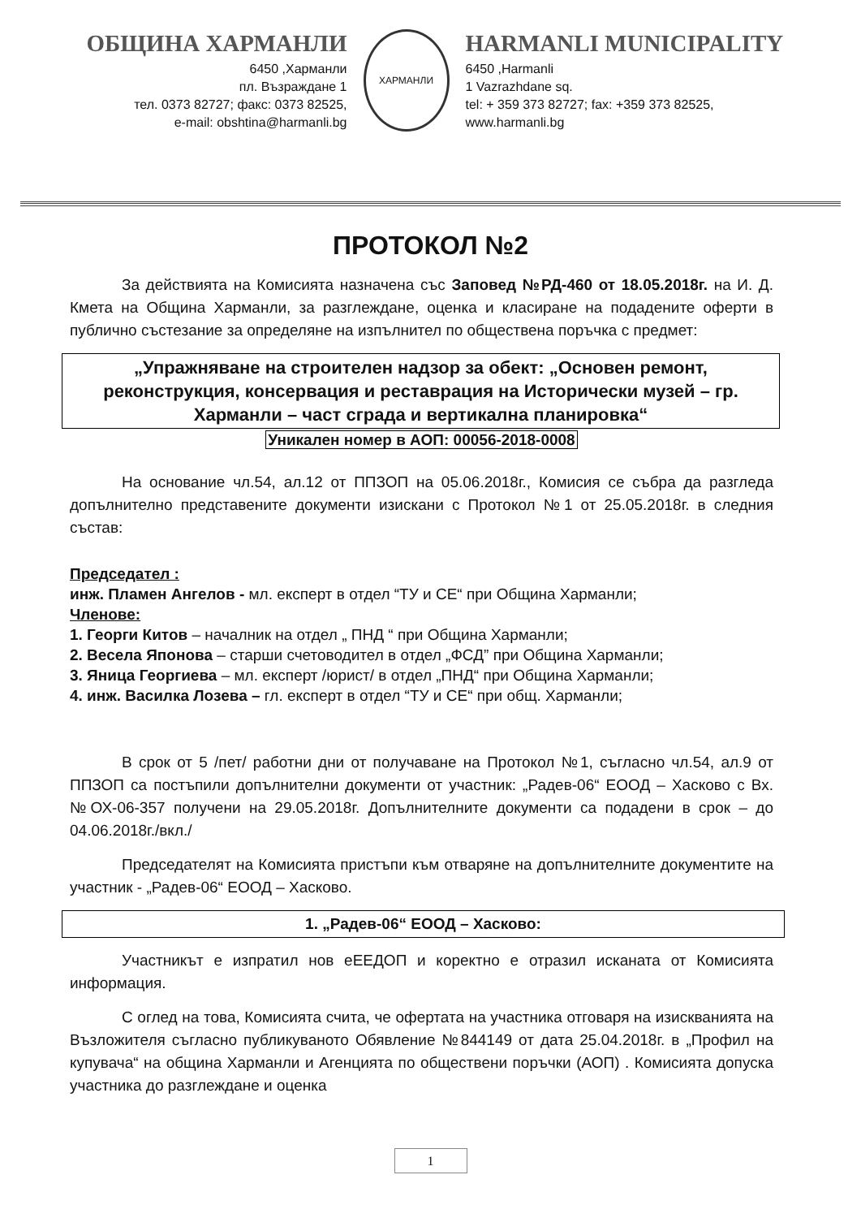ОБЩИНА ХАРМАНЛИ
6450 ,Харманли
пл. Възраждане 1
тел. 0373 82727; факс: 0373 82525,
e-mail: obshtina@harmanli.bg
ХАРМАНЛИ
HARMANLI MUNICIPALITY
6450 ,Harmanli
1 Vazrazhdane sq.
tel: + 359 373 82727; fax: +359 373 82525,
www.harmanli.bg
ПРОТОКОЛ №2
За действията на Комисията назначена със Заповед №РД-460 от 18.05.2018г. на И. Д. Кмета на Община Харманли, за разглеждане, оценка и класиране на подадените оферти в публично състезание за определяне на изпълнител по обществена поръчка с предмет:
„Упражняване на строителен надзор за обект: „Основен ремонт, реконструкция, консервация и реставрация на Исторически музей – гр. Харманли – част сграда и вертикална планировка“
Уникален номер в АОП: 00056-2018-0008
На основание чл.54, ал.12 от ППЗОП на 05.06.2018г., Комисия се събра да разгледа допълнително представените документи изискани с Протокол №1 от 25.05.2018г. в следния състав:
Председател :
инж. Пламен Ангелов - мл. експерт в отдел “ТУ и СЕ“ при Община Харманли;
Членове:
1. Георги Китов – началник на отдел „ ПНД “ при Община Харманли;
2. Весела Японова – старши счетоводител в отдел „ФСД” при Община Харманли;
3. Яница Георгиева – мл. експерт /юрист/ в отдел „ПНД“ при Община Харманли;
4. инж. Василка Лозева – гл. експерт в отдел “ТУ и СЕ“ при общ. Харманли;
В срок от 5 /пет/ работни дни от получаване на Протокол №1, съгласно чл.54, ал.9 от ППЗОП са постъпили допълнителни документи от участник: „Радев-06“ ЕООД – Хасково с Вх.№ОХ-06-357 получени на 29.05.2018г. Допълнителните документи са подадени в срок – до 04.06.2018г./вкл./
Председателят на Комисията пристъпи към отваряне на допълнителните документите на участник - „Радев-06“ ЕООД – Хасково.
1. „Радев-06“ ЕООД – Хасково:
Участникът е изпратил нов еЕЕДОП и коректно е отразил исканата от Комисията информация.
С оглед на това, Комисията счита, че офертата на участника отговаря на изискванията на Възложителя съгласно публикуваното Обявление №844149 от дата 25.04.2018г. в „Профил на купувача“ на община Харманли и Агенцията по обществени поръчки (АОП) . Комисията допуска участника до разглеждане и оценка
1